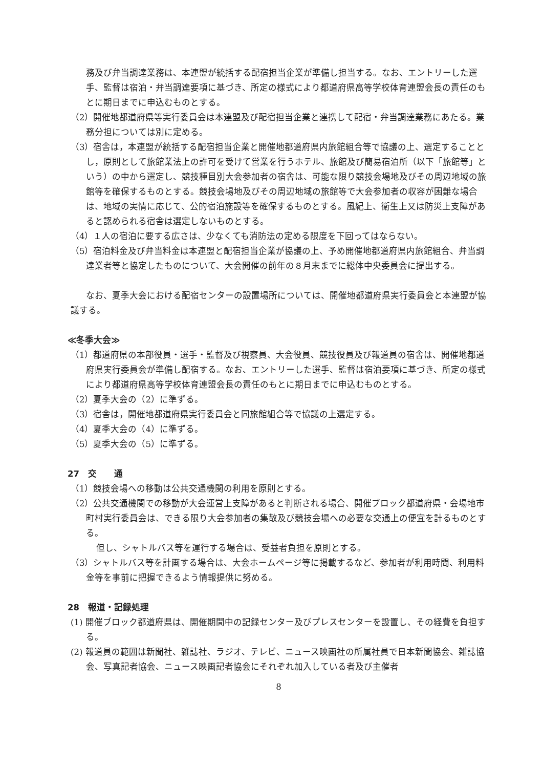務及び弁当調達業務は、本連盟が統括する配宿担当企業が準備し担当する。なお、エントリーした選手、監督は宿泊・弁当調達要項に基づき、所定の様式により都道府県高等学校体育連盟会長の責任のもとに期日までに申込むものとする。
（2）開催地都道府県等実行委員会は本連盟及び配宿担当企業と連携して配宿・弁当調達業務にあたる。業務分担については別に定める。
（3）宿舎は，本連盟が統括する配宿担当企業と開催地都道府県内旅館組合等で協議の上、選定することとし，原則として旅館業法上の許可を受けて営業を行うホテル、旅館及び簡易宿泊所（以下「旅館等」という）の中から選定し、競技種目別大会参加者の宿舎は、可能な限り競技会場地及びその周辺地域の旅館等を確保するものとする。競技会場地及びその周辺地域の旅館等で大会参加者の収容が困難な場合は、地域の実情に応じて、公的宿泊施設等を確保するものとする。風紀上、衛生上又は防災上支障があると認められる宿舎は選定しないものとする。
（4）１人の宿泊に要する広さは、少なくても消防法の定める限度を下回ってはならない。
（5）宿泊料金及び弁当料金は本連盟と配宿担当企業が協議の上、予め開催地都道府県内旅館組合、弁当調達業者等と協定したものについて、大会開催の前年の８月末までに総体中央委員会に提出する。
なお、夏季大会における配宿センターの設置場所については、開催地都道府県実行委員会と本連盟が協議する。
≪冬季大会≫
（1）都道府県の本部役員・選手・監督及び視察員、大会役員、競技役員及び報道員の宿舎は、開催地都道府県実行委員会が準備し配宿する。なお、エントリーした選手、監督は宿泊要項に基づき、所定の様式により都道府県高等学校体育連盟会長の責任のもとに期日までに申込むものとする。
（2）夏季大会の（2）に準ずる。
（3）宿舎は，開催地都道府県実行委員会と同旅館組合等で協議の上選定する。
（4）夏季大会の（4）に準ずる。
（5）夏季大会の（5）に準ずる。
27　交　　通
（1）競技会場への移動は公共交通機関の利用を原則とする。
（2）公共交通機関での移動が大会運営上支障があると判断される場合、開催ブロック都道府県・会場地市町村実行委員会は、できる限り大会参加者の集散及び競技会場への必要な交通上の便宜を計るものとする。
但し、シャトルバス等を運行する場合は、受益者負担を原則とする。
（3）シャトルバス等を計画する場合は、大会ホームページ等に掲載するなど、参加者が利用時間、利用料金等を事前に把握できるよう情報提供に努める。
28　報道・記録処理
(1) 開催ブロック都道府県は、開催期間中の記録センター及びプレスセンターを設置し、その経費を負担する。
(2) 報道員の範囲は新聞社、雑誌社、ラジオ、テレビ、ニュース映画社の所属社員で日本新聞協会、雑誌協会、写真記者協会、ニュース映画記者協会にそれぞれ加入している者及び主催者
8